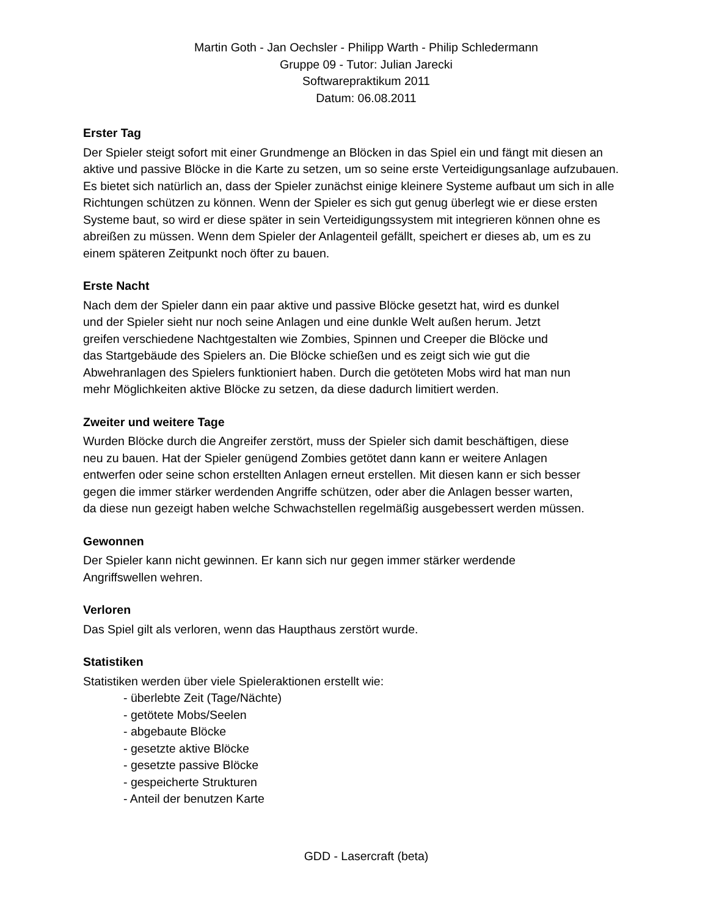Martin Goth - Jan Oechsler - Philipp Warth - Philip Schledermann
Gruppe 09 - Tutor: Julian Jarecki
Softwarepraktikum 2011
Datum: 06.08.2011
Erster Tag
Der Spieler steigt sofort mit einer Grundmenge an Blöcken in das Spiel ein und fängt mit diesen an aktive und passive Blöcke in die Karte zu setzen, um so seine erste Verteidigungsanlage aufzubauen. Es bietet sich natürlich an, dass der Spieler zunächst einige kleinere Systeme aufbaut um sich in alle Richtungen schützen zu können. Wenn der Spieler es sich gut genug überlegt wie er diese ersten Systeme baut, so wird er diese später in sein Verteidigungssystem mit integrieren können ohne es abreißen zu müssen. Wenn dem Spieler der Anlagenteil gefällt, speichert er dieses ab, um es zu einem späteren Zeitpunkt noch öfter zu bauen.
Erste Nacht
Nach dem der Spieler dann ein paar aktive und passive Blöcke gesetzt hat, wird es dunkel
und der Spieler sieht nur noch seine Anlagen und eine dunkle Welt außen herum. Jetzt
greifen verschiedene Nachtgestalten wie Zombies, Spinnen und Creeper die Blöcke und
das Startgebäude des Spielers an. Die Blöcke schießen und es zeigt sich wie gut die
Abwehranlagen des Spielers funktioniert haben. Durch die getöteten Mobs wird hat man nun
mehr Möglichkeiten aktive Blöcke zu setzen, da diese dadurch limitiert werden.
Zweiter und weitere Tage
Wurden Blöcke durch die Angreifer zerstört, muss der Spieler sich damit beschäftigen, diese
neu zu bauen. Hat der Spieler genügend Zombies getötet dann kann er weitere Anlagen
entwerfen oder seine schon erstellten Anlagen erneut erstellen. Mit diesen kann er sich besser
gegen die immer stärker werdenden Angriffe schützen, oder aber die Anlagen besser warten,
da diese nun gezeigt haben welche Schwachstellen regelmäßig ausgebessert werden müssen.
Gewonnen
Der Spieler kann nicht gewinnen. Er kann sich nur gegen immer stärker werdende
Angriffswellen wehren.
Verloren
Das Spiel gilt als verloren, wenn das Haupthaus zerstört wurde.
Statistiken
Statistiken werden über viele Spieleraktionen erstellt wie:
- überlebte Zeit (Tage/Nächte)
- getötete Mobs/Seelen
- abgebaute Blöcke
- gesetzte aktive Blöcke
- gesetzte passive Blöcke
- gespeicherte Strukturen
- Anteil der benutzen Karte
GDD - Lasercraft (beta)